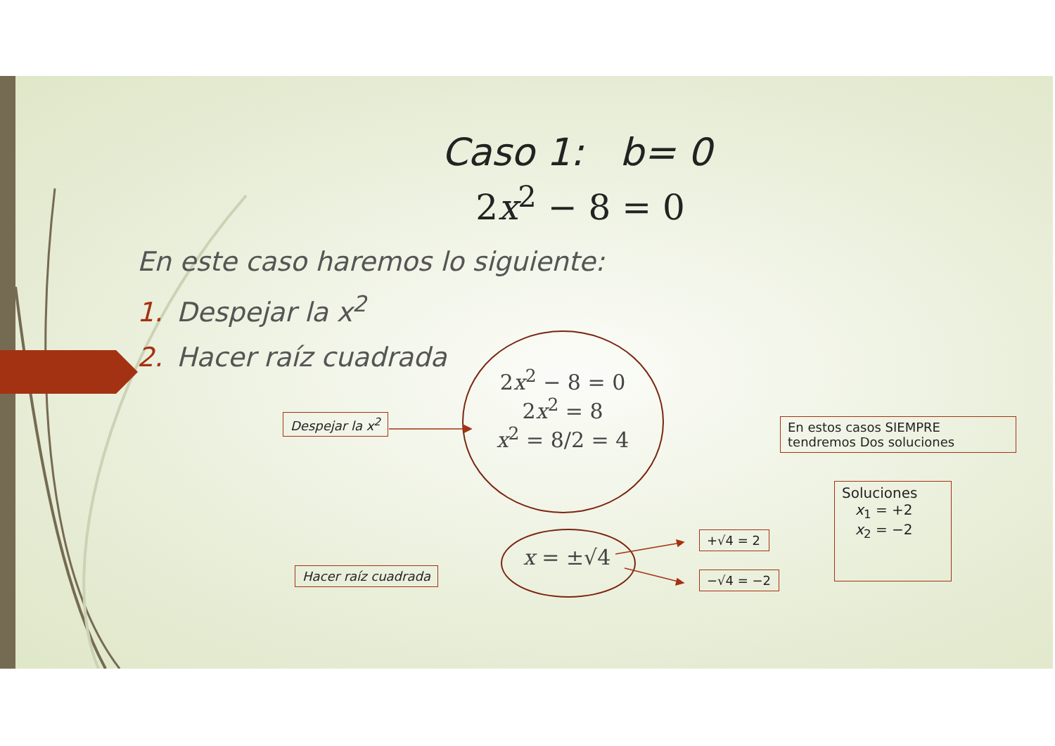Caso 1: b= 0
2x<sup>2</sup> − 8 = 0
En este caso haremos lo siguiente:
1. Despejar la x<sup>2</sup>
2. Hacer raíz cuadrada
2x<sup>2</sup> − 8 = 0
2x<sup>2</sup> = 8
x<sup>2</sup> = 8/2 = 4
x = ±√4
Despejar la x<sup>2</sup>
Hacer raíz cuadrada
En estos casos SIEMPRE tendremos Dos soluciones
+√4 = 2
−√4 = −2
Soluciones
x<sub>1</sub> = +2
x<sub>2</sub> = −2